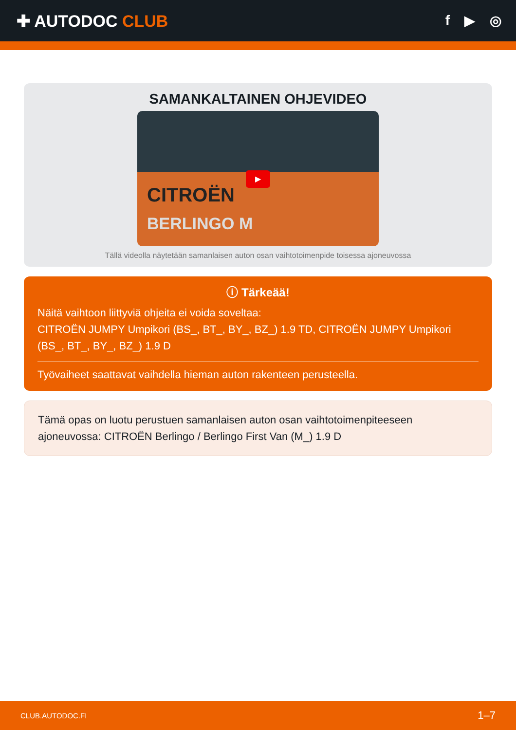✚ AUTODOC CLUB
f ▶ ◎
SAMANKALTAINEN OHJEVIDEO
▶
CITROËN
BERLINGO M
Tällä videolla näytetään samanlaisen auton osan vaihtotoimenpide toisessa ajoneuvossa
ⓘ Tärkeää!
Näitä vaihtoon liittyviä ohjeita ei voida soveltaa:
CITROËN JUMPY Umpikori (BS_, BT_, BY_, BZ_) 1.9 TD, CITROËN JUMPY Umpikori (BS_, BT_, BY_, BZ_) 1.9 D
Työvaiheet saattavat vaihdella hieman auton rakenteen perusteella.
Tämä opas on luotu perustuen samanlaisen auton osan vaihtotoimenpiteeseen ajoneuvossa: CITROËN Berlingo / Berlingo First Van (M_) 1.9 D
CLUB.AUTODOC.FI 1–7